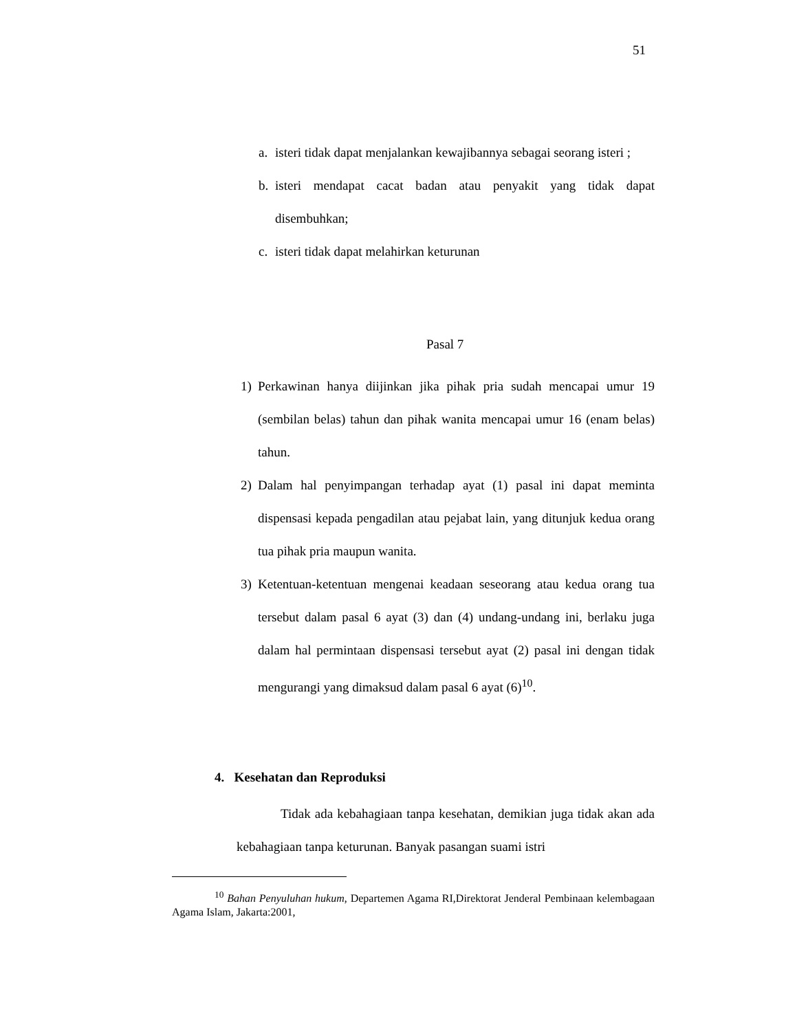51
a. isteri tidak dapat menjalankan kewajibannya sebagai seorang isteri ;
b. isteri mendapat cacat badan atau penyakit yang tidak dapat disembuhkan;
c. isteri tidak dapat melahirkan keturunan
Pasal 7
1) Perkawinan hanya diijinkan jika pihak pria sudah mencapai umur 19 (sembilan belas) tahun dan pihak wanita mencapai umur 16 (enam belas) tahun.
2) Dalam hal penyimpangan terhadap ayat (1) pasal ini dapat meminta dispensasi kepada pengadilan atau pejabat lain, yang ditunjuk kedua orang tua pihak pria maupun wanita.
3) Ketentuan-ketentuan mengenai keadaan seseorang atau kedua orang tua tersebut dalam pasal 6 ayat (3) dan (4) undang-undang ini, berlaku juga dalam hal permintaan dispensasi tersebut ayat (2) pasal ini dengan tidak mengurangi yang dimaksud dalam pasal 6 ayat (6)<sup>10</sup>.
4. Kesehatan dan Reproduksi
Tidak ada kebahagiaan tanpa kesehatan, demikian juga tidak akan ada kebahagiaan tanpa keturunan. Banyak pasangan suami istri
<sup>10</sup> Bahan Penyuluhan hukum, Departemen Agama RI,Direktorat Jenderal Pembinaan kelembagaan Agama Islam, Jakarta:2001,